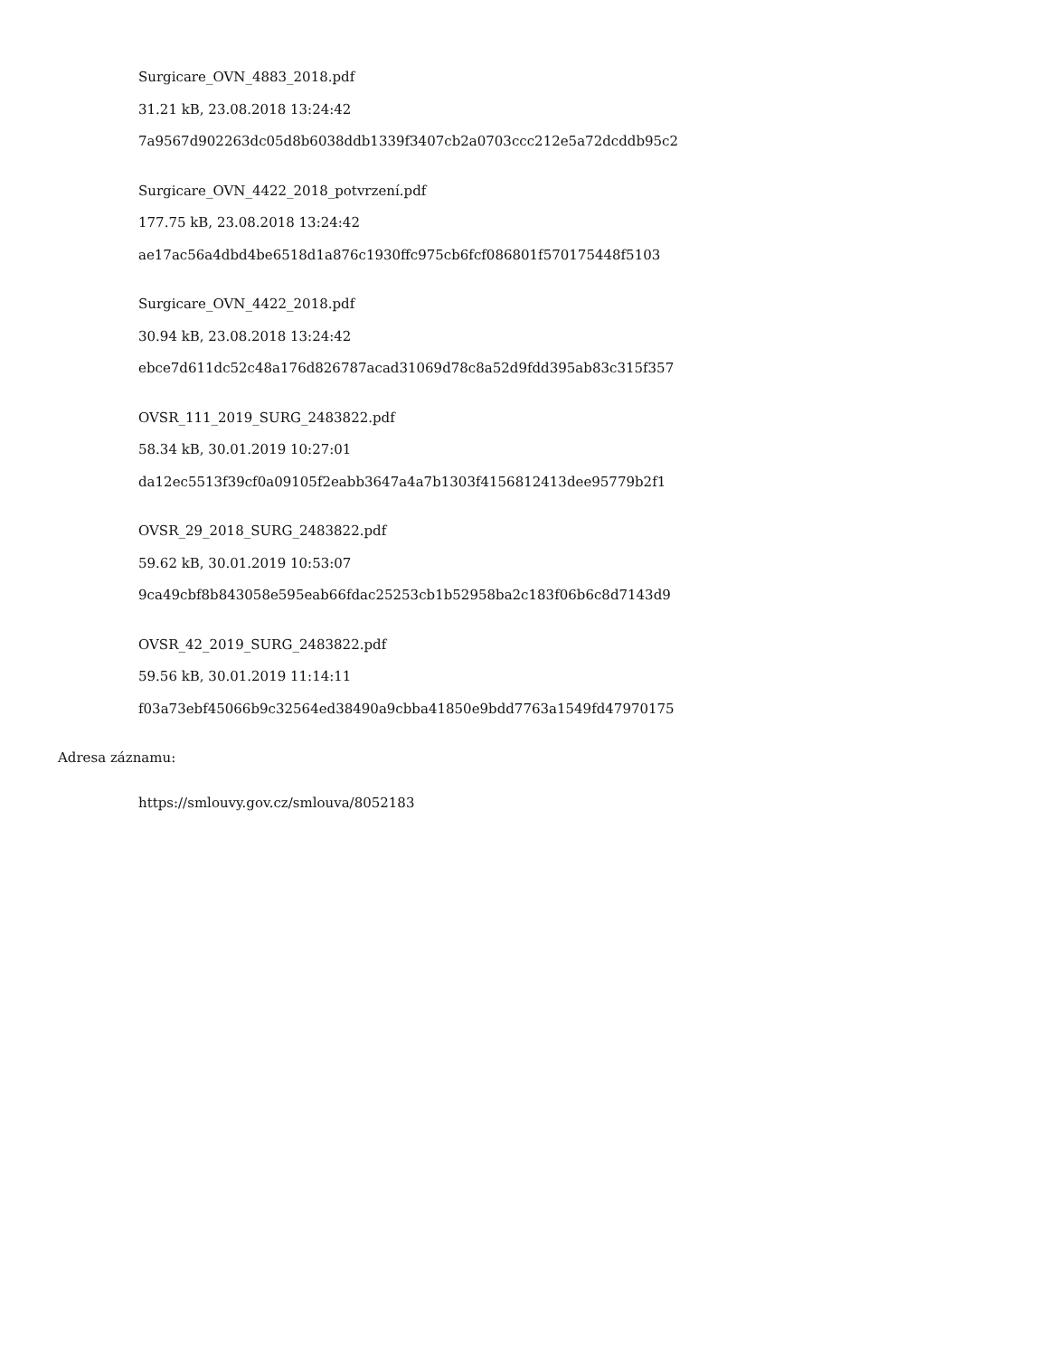Surgicare_OVN_4883_2018.pdf
31.21 kB, 23.08.2018 13:24:42
7a9567d902263dc05d8b6038ddb1339f3407cb2a0703ccc212e5a72dcddb95c2
Surgicare_OVN_4422_2018_potvrzení.pdf
177.75 kB, 23.08.2018 13:24:42
ae17ac56a4dbd4be6518d1a876c1930ffc975cb6fcf086801f570175448f5103
Surgicare_OVN_4422_2018.pdf
30.94 kB, 23.08.2018 13:24:42
ebce7d611dc52c48a176d826787acad31069d78c8a52d9fdd395ab83c315f357
OVSR_111_2019_SURG_2483822.pdf
58.34 kB, 30.01.2019 10:27:01
da12ec5513f39cf0a09105f2eabb3647a4a7b1303f4156812413dee95779b2f1
OVSR_29_2018_SURG_2483822.pdf
59.62 kB, 30.01.2019 10:53:07
9ca49cbf8b843058e595eab66fdac25253cb1b52958ba2c183f06b6c8d7143d9
OVSR_42_2019_SURG_2483822.pdf
59.56 kB, 30.01.2019 11:14:11
f03a73ebf45066b9c32564ed38490a9cbba41850e9bdd7763a1549fd47970175
Adresa záznamu:
https://smlouvy.gov.cz/smlouva/8052183